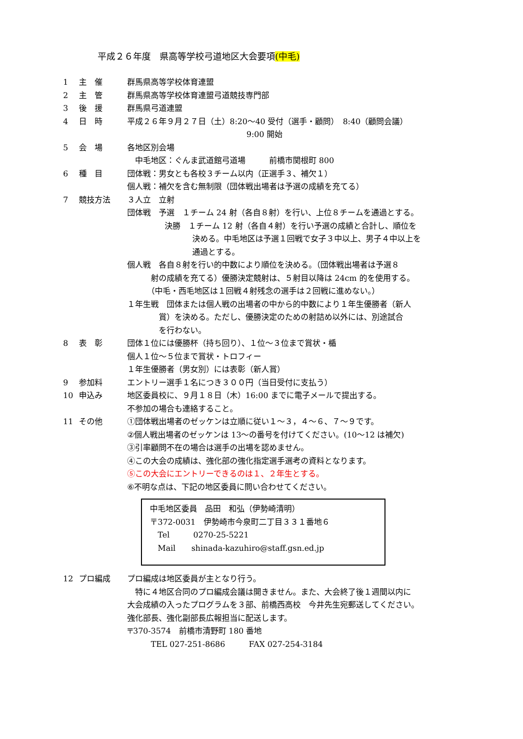平成２６年度　県高等学校弓道地区大会要項(中毛)
1 主　催 群馬県高等学校体育連盟
2 主　管 群馬県高等学校体育連盟弓道競技専門部
3 後　援 群馬県弓道連盟
4 日　時 平成２６年９月２７日（土）8:20～40 受付（選手・顧問）　8:40（顧問会議）
9:00 開始
5 会　場 各地区別会場
　中毛地区：ぐんま武道館弓道場　　　前橋市関根町 800
6 種　目 団体戦：男女とも各校３チーム以内（正選手３、補欠１）
個人戦：補欠を含む無制限（団体戦出場者は予選の成績を充てる）
7 競技方法 ３人立　立射
団体戦　予選　１チーム 24 射（各自８射）を行い、上位８チームを通過とする。
決勝　１チーム 12 射（各自４射）を行い予選の成績と合計し、順位を
決める。中毛地区は予選１回戦で女子３中以上、男子４中以上を
通過とする。
個人戦　各自８射を行い的中数により順位を決める。（団体戦出場者は予選８
　　　射の成績を充てる）優勝決定競射は、５射目以降は 24cm 的を使用する。
　　　（中毛・西毛地区は１回戦４射残念の選手は２回戦に進めない。）
１年生戦　団体または個人戦の出場者の中から的中数により１年生優勝者（新人
　　　　賞）を決める。ただし、優勝決定のための射詰め以外には、別途試合
　　　　を行わない。
8 表　彰 団体１位には優勝杯（持ち回り）、１位～３位まで賞状・楯
個人１位～５位まで賞状・トロフィー
１年生優勝者（男女別）には表彰（新人賞）
9 参加料 エントリー選手１名につき３００円（当日受付に支払う）
10 申込み 地区委員校に、９月１８日（木）16:00 までに電子メールで提出する。
不参加の場合も連絡すること。
11 その他 ①団体戦出場者のゼッケンは立順に従い１～３，４～６、７～９です。
②個人戦出場者のゼッケンは 13～の番号を付けてください。(10～12 は補欠)
③引率顧問不在の場合は選手の出場を認めません。
④この大会の成績は、強化部の強化指定選手選考の資料となります。
⑤この大会にエントリーできるのは１、２年生とする。
⑥不明な点は、下記の地区委員に問い合わせてください。
中毛地区委員　品田　和弘（伊勢崎清明）
〒372-0031　伊勢崎市今泉町二丁目３３１番地６
　Tel　　　0270-25-5221
　Mail　　shinada-kazuhiro@staff.gsn.ed.jp
12 プロ編成 プロ編成は地区委員が主となり行う。
　特に４地区合同のプロ編成会議は開きません。また、大会終了後１週間以内に
大会成績の入ったプログラムを３部、前橋西高校　今井先生宛郵送してください。
強化部長、強化副部長広報担当に配送します。
〒370-3574　前橋市清野町 180 番地
　　　TEL 027-251-8686　　　FAX 027-254-3184